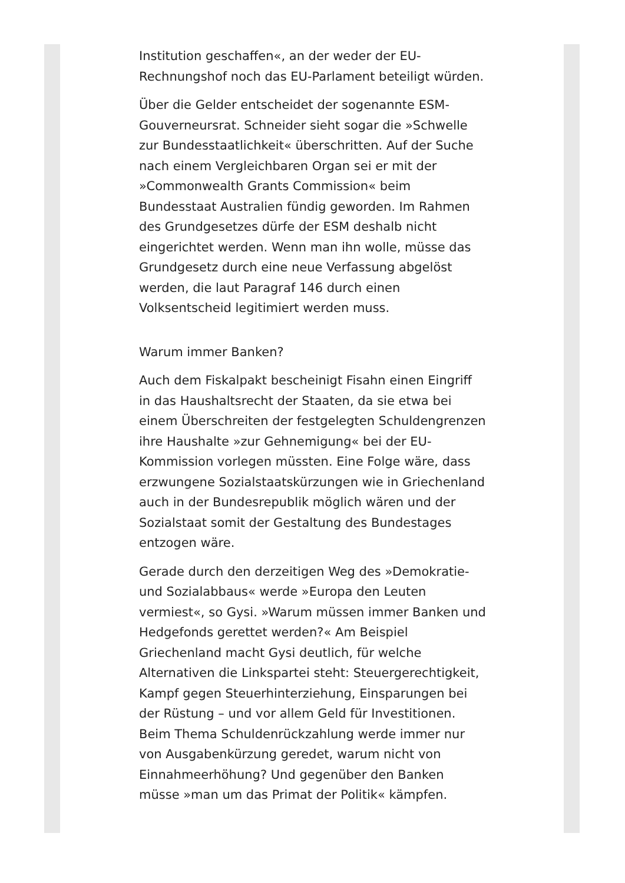Institution geschaffen«, an der weder der EU-Rechnungshof noch das EU-Parlament beteiligt würden.
Über die Gelder entscheidet der sogenannte ESM-Gouverneursrat. Schneider sieht sogar die »Schwelle zur Bundesstaatlichkeit« überschritten. Auf der Suche nach einem Vergleichbaren Organ sei er mit der »Commonwealth Grants Commission« beim Bundesstaat Australien fündig geworden. Im Rahmen des Grundgesetzes dürfe der ESM deshalb nicht eingerichtet werden. Wenn man ihn wolle, müsse das Grundgesetz durch eine neue Verfassung abgelöst werden, die laut Paragraf 146 durch einen Volksentscheid legitimiert werden muss.
Warum immer Banken?
Auch dem Fiskalpakt bescheinigt Fisahn einen Eingriff in das Haushaltsrecht der Staaten, da sie etwa bei einem Überschreiten der festgelegten Schuldengrenzen ihre Haushalte »zur Gehnemigung« bei der EU-Kommission vorlegen müssten. Eine Folge wäre, dass erzwungene Sozialstaatskürzungen wie in Griechenland auch in der Bundesrepublik möglich wären und der Sozialstaat somit der Gestaltung des Bundestages entzogen wäre.
Gerade durch den derzeitigen Weg des »Demokratie- und Sozialabbaus« werde »Europa den Leuten vermiest«, so Gysi. »Warum müssen immer Banken und Hedgefonds gerettet werden?« Am Beispiel Griechenland macht Gysi deutlich, für welche Alternativen die Linkspartei steht: Steuergerechtigkeit, Kampf gegen Steuerhinterziehung, Einsparungen bei der Rüstung – und vor allem Geld für Investitionen. Beim Thema Schuldenrückzahlung werde immer nur von Ausgabenkürzung geredet, warum nicht von Einnahmeerhöhung? Und gegenüber den Banken müsse »man um das Primat der Politik« kämpfen.